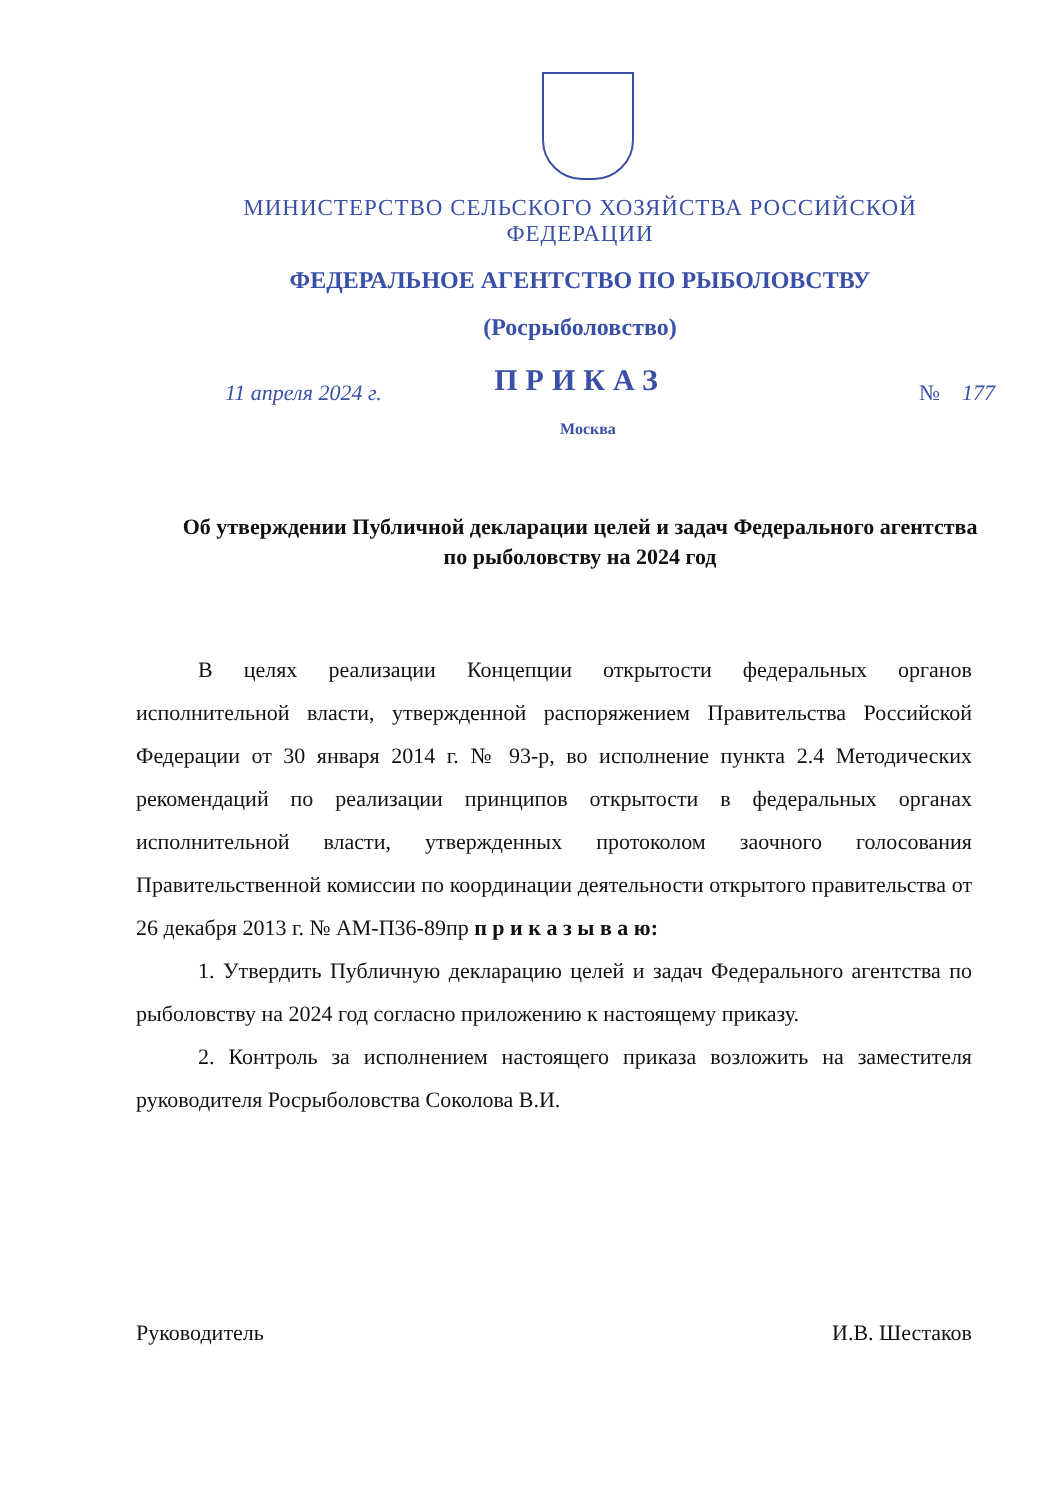МИНИСТЕРСТВО СЕЛЬСКОГО ХОЗЯЙСТВА РОССИЙСКОЙ ФЕДЕРАЦИИ
ФЕДЕРАЛЬНОЕ АГЕНТСТВО ПО РЫБОЛОВСТВУ
(Росрыболовство)
ПРИКАЗ
11 апреля 2024 г. № 177
Москва
Об утверждении Публичной декларации целей и задач Федерального агентства по рыболовству на 2024 год
В целях реализации Концепции открытости федеральных органов исполнительной власти, утвержденной распоряжением Правительства Российской Федерации от 30 января 2014 г. № 93-р, во исполнение пункта 2.4 Методических рекомендаций по реализации принципов открытости в федеральных органах исполнительной власти, утвержденных протоколом заочного голосования Правительственной комиссии по координации деятельности открытого правительства от 26 декабря 2013 г. № АМ-П36-89пр п р и к а з ы в а ю:
1. Утвердить Публичную декларацию целей и задач Федерального агентства по рыболовству на 2024 год согласно приложению к настоящему приказу.
2. Контроль за исполнением настоящего приказа возложить на заместителя руководителя Росрыболовства Соколова В.И.
Руководитель И.В. Шестаков